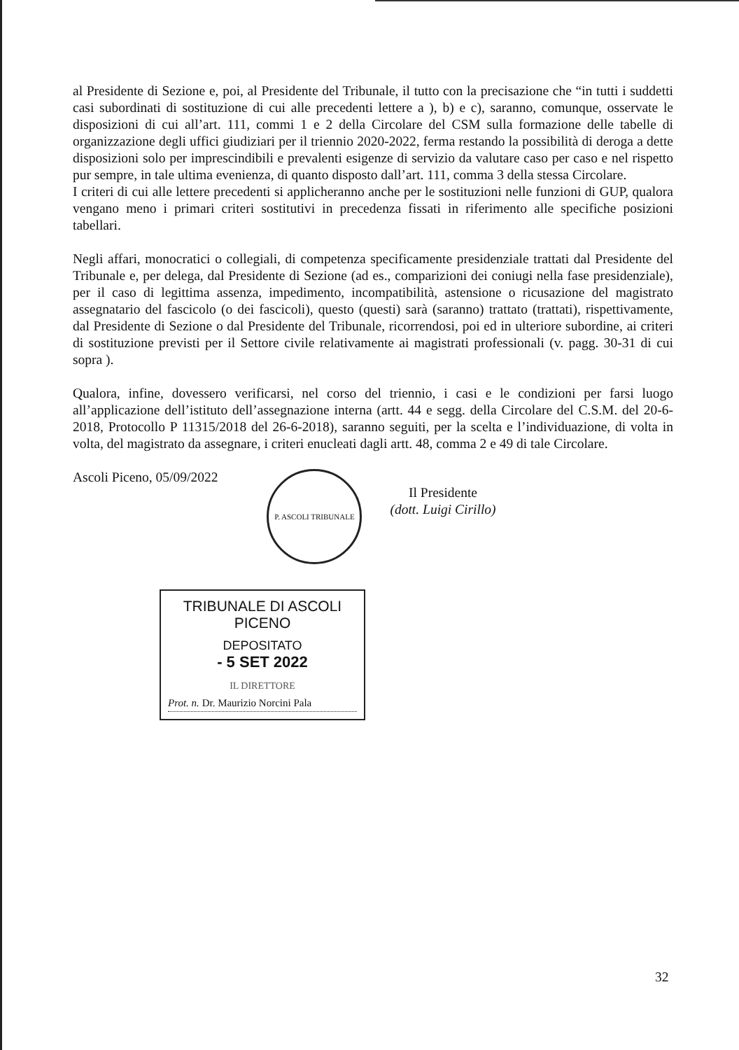al Presidente di Sezione e, poi, al Presidente del Tribunale, il tutto con la precisazione che “in tutti i suddetti casi subordinati di sostituzione di cui alle precedenti lettere a ), b) e c), saranno, comunque, osservate le disposizioni di cui all’art. 111, commi 1 e 2 della Circolare del CSM sulla formazione delle tabelle di organizzazione degli uffici giudiziari per il triennio 2020-2022, ferma restando la possibilità di deroga a dette disposizioni solo per imprescindibili e prevalenti esigenze di servizio da valutare caso per caso e nel rispetto pur sempre, in tale ultima evenienza, di quanto disposto dall’art. 111, comma 3 della stessa Circolare.
I criteri di cui alle lettere precedenti si applicheranno anche per le sostituzioni nelle funzioni di GUP, qualora vengano meno i primari criteri sostitutivi in precedenza fissati in riferimento alle specifiche posizioni tabellari.
Negli affari, monocratici o collegiali, di competenza specificamente presidenziale trattati dal Presidente del Tribunale e, per delega, dal Presidente di Sezione (ad es., comparizioni dei coniugi nella fase presidenziale), per il caso di legittima assenza, impedimento, incompatibilità, astensione o ricusazione del magistrato assegnatario del fascicolo (o dei fascicoli), questo (questi) sarà (saranno) trattato (trattati), rispettivamente, dal Presidente di Sezione o dal Presidente del Tribunale, ricorrendosi, poi ed in ulteriore subordine, ai criteri di sostituzione previsti per il Settore civile relativamente ai magistrati professionali (v. pagg. 30-31 di cui sopra ).
Qualora, infine, dovessero verificarsi, nel corso del triennio, i casi e le condizioni per farsi luogo all’applicazione dell’istituto dell’assegnazione interna (artt. 44 e segg. della Circolare del C.S.M. del 20-6-2018, Protocollo P 11315/2018 del 26-6-2018), saranno seguiti, per la scelta e l’individuazione, di volta in volta, del magistrato da assegnare, i criteri enucleati dagli artt. 48, comma 2 e 49 di tale Circolare.
Ascoli Piceno, 05/09/2022
P. ASCOLI TRIBUNALE
Il Presidente
(dott. Luigi Cirillo)
TRIBUNALE DI ASCOLI PICENO
DEPOSITATO
- 5 SET 2022
IL DIRETTORE
Prot. n. Dr. Maurizio Norcini Pala
32